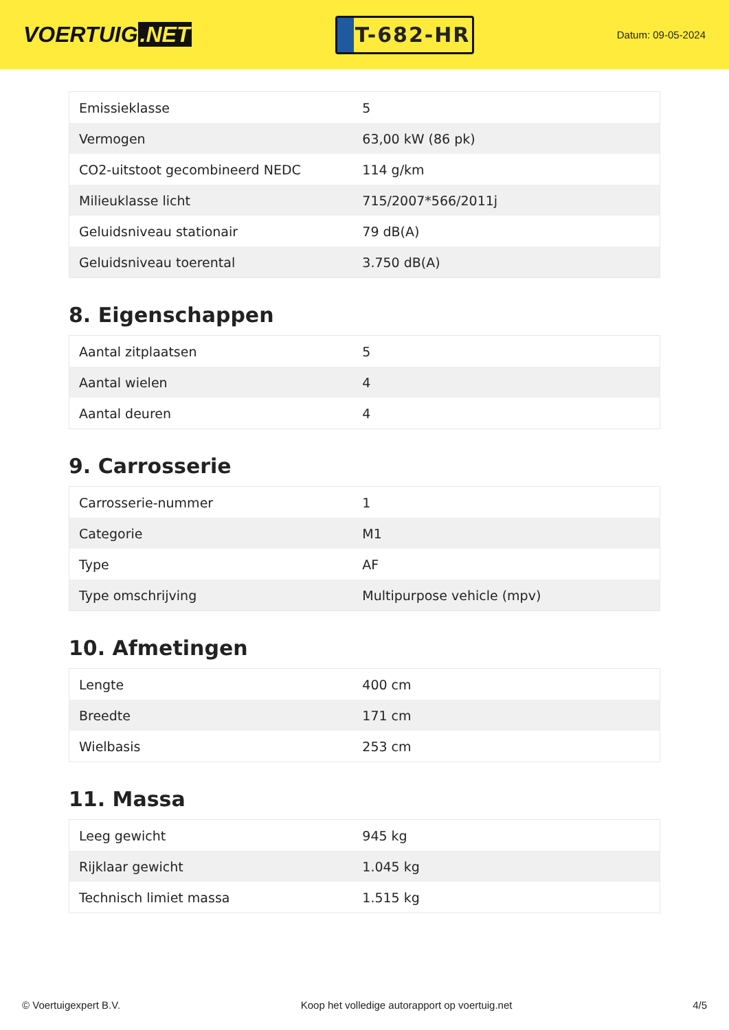VOERTUIG.NET
T-682-HR
Datum: 09-05-2024
| Emissieklasse | 5 |
| Vermogen | 63,00 kW (86 pk) |
| CO2-uitstoot gecombineerd NEDC | 114 g/km |
| Milieuklasse licht | 715/2007*566/2011j |
| Geluidsniveau stationair | 79 dB(A) |
| Geluidsniveau toerental | 3.750 dB(A) |
8. Eigenschappen
| Aantal zitplaatsen | 5 |
| Aantal wielen | 4 |
| Aantal deuren | 4 |
9. Carrosserie
| Carrosserie-nummer | 1 |
| Categorie | M1 |
| Type | AF |
| Type omschrijving | Multipurpose vehicle (mpv) |
10. Afmetingen
| Lengte | 400 cm |
| Breedte | 171 cm |
| Wielbasis | 253 cm |
11. Massa
| Leeg gewicht | 945 kg |
| Rijklaar gewicht | 1.045 kg |
| Technisch limiet massa | 1.515 kg |
© Voertuigexpert B.V. Koop het volledige autorapport op voertuig.net 4/5